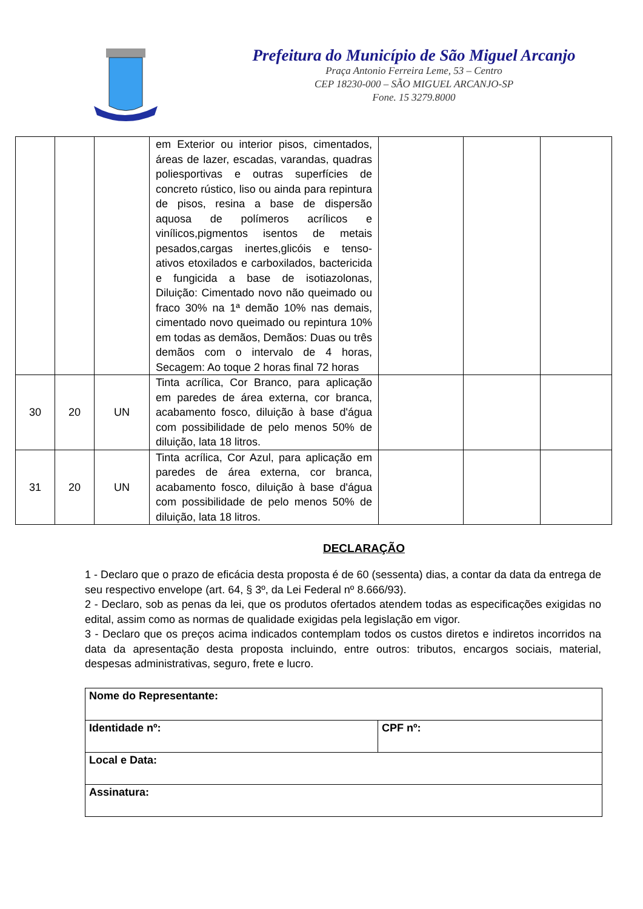Prefeitura do Município de São Miguel Arcanjo
Praça Antonio Ferreira Leme, 53 – Centro
CEP 18230-000 – SÃO MIGUEL ARCANJO-SP
Fone. 15 3279.8000
| | | | em Exterior ou interior pisos, cimentados, áreas de lazer, escadas, varandas, quadras poliesportivas e outras superfícies de concreto rústico, liso ou ainda para repintura de pisos, resina a base de dispersão aquosa de polímeros acrílicos e vinílicos,pigmentos isentos de metais pesados,cargas inertes,glicóis e tenso-ativos etoxilados e carboxilados, bactericida e fungicida a base de isotiazolonas, Diluição: Cimentado novo não queimado ou fraco 30% na 1ª demão 10% nas demais, cimentado novo queimado ou repintura 10% em todas as demãos, Demãos: Duas ou três demãos com o intervalo de 4 horas, Secagem: Ao toque 2 horas final 72 horas | | | |
| 30 | 20 | UN | Tinta acrílica, Cor Branco, para aplicação em paredes de área externa, cor branca, acabamento fosco, diluição à base d'água com possibilidade de pelo menos 50% de diluição, lata 18 litros. | | | |
| 31 | 20 | UN | Tinta acrílica, Cor Azul, para aplicação em paredes de área externa, cor branca, acabamento fosco, diluição à base d'água com possibilidade de pelo menos 50% de diluição, lata 18 litros. | | | |
DECLARAÇÃO
1 - Declaro que o prazo de eficácia desta proposta é de 60 (sessenta) dias, a contar da data da entrega de seu respectivo envelope (art. 64, § 3º, da Lei Federal nº 8.666/93).
2 - Declaro, sob as penas da lei, que os produtos ofertados atendem todas as especificações exigidas no edital, assim como as normas de qualidade exigidas pela legislação em vigor.
3 - Declaro que os preços acima indicados contemplam todos os custos diretos e indiretos incorridos na data da apresentação desta proposta incluindo, entre outros: tributos, encargos sociais, material, despesas administrativas, seguro, frete e lucro.
| Nome do Representante: | |
| Identidade nº: | CPF nº: |
| Local e Data: | |
| Assinatura: | |